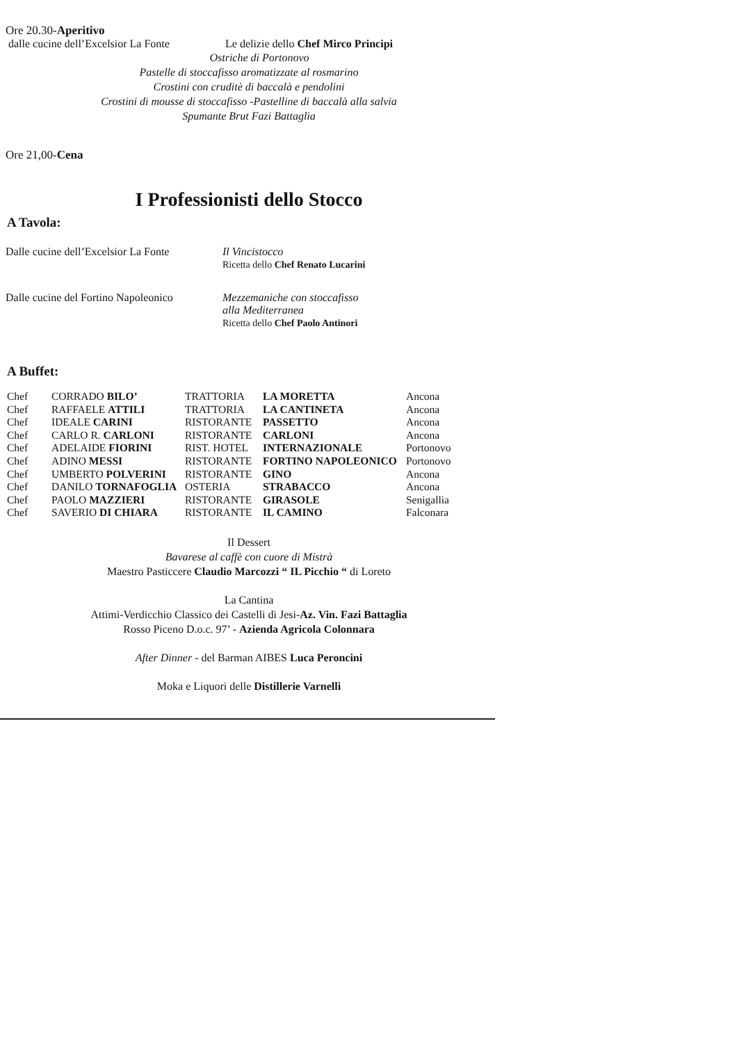Ore 20.30-Aperitivo
dalle cucine dell’Excelsior La Fonte Le delizie dello Chef Mirco Principi
Ostriche di Portonovo
Pastelle di stoccafisso aromatizzate al rosmarino
Crostini con cruditè di baccalà e pendolini
Crostini di mousse di stoccafisso -Pastelline di baccalà alla salvia
Spumante Brut Fazi Battaglia
Ore 21,00-Cena
I Professionisti dello Stocco
A Tavola:
Dalle cucine dell’Excelsior La Fonte Il Vincistocco
Ricetta dello Chef Renato Lucarini
Dalle cucine del Fortino Napoleonico Mezzemaniche con stoccafisso
alla Mediterranea
Ricetta dello Chef Paolo Antinori
A Buffet:
| Chef | CORRADO BILO’ | TRATTORIA | LA MORETTA | Ancona |
| Chef | RAFFAELE ATTILI | TRATTORIA | LA CANTINETA | Ancona |
| Chef | IDEALE CARINI | RISTORANTE | PASSETTO | Ancona |
| Chef | CARLO R. CARLONI | RISTORANTE | CARLONI | Ancona |
| Chef | ADELAIDE FIORINI | RIST. HOTEL | INTERNAZIONALE | Portonovo |
| Chef | ADINO MESSI | RISTORANTE | FORTINO NAPOLEONICO | Portonovo |
| Chef | UMBERTO POLVERINI | RISTORANTE | GINO | Ancona |
| Chef | DANILO TORNAFOGLIA | OSTERIA | STRABACCO | Ancona |
| Chef | PAOLO MAZZIERI | RISTORANTE | GIRASOLE | Senigallia |
| Chef | SAVERIO DI CHIARA | RISTORANTE | IL CAMINO | Falconara |
Il Dessert
Bavarese al caffè con cuore di Mistrà
Maestro Pasticcere Claudio Marcozzi “ IL Picchio “ di Loreto
La Cantina
Attimi-Verdicchio Classico dei Castelli di Jesi-Az. Vin. Fazi Battaglia
Rosso Piceno D.o.c. 97’ - Azienda Agricola Colonnara
After Dinner - del Barman AIBES Luca Peroncini
Moka e Liquori delle Distillerie Varnelli